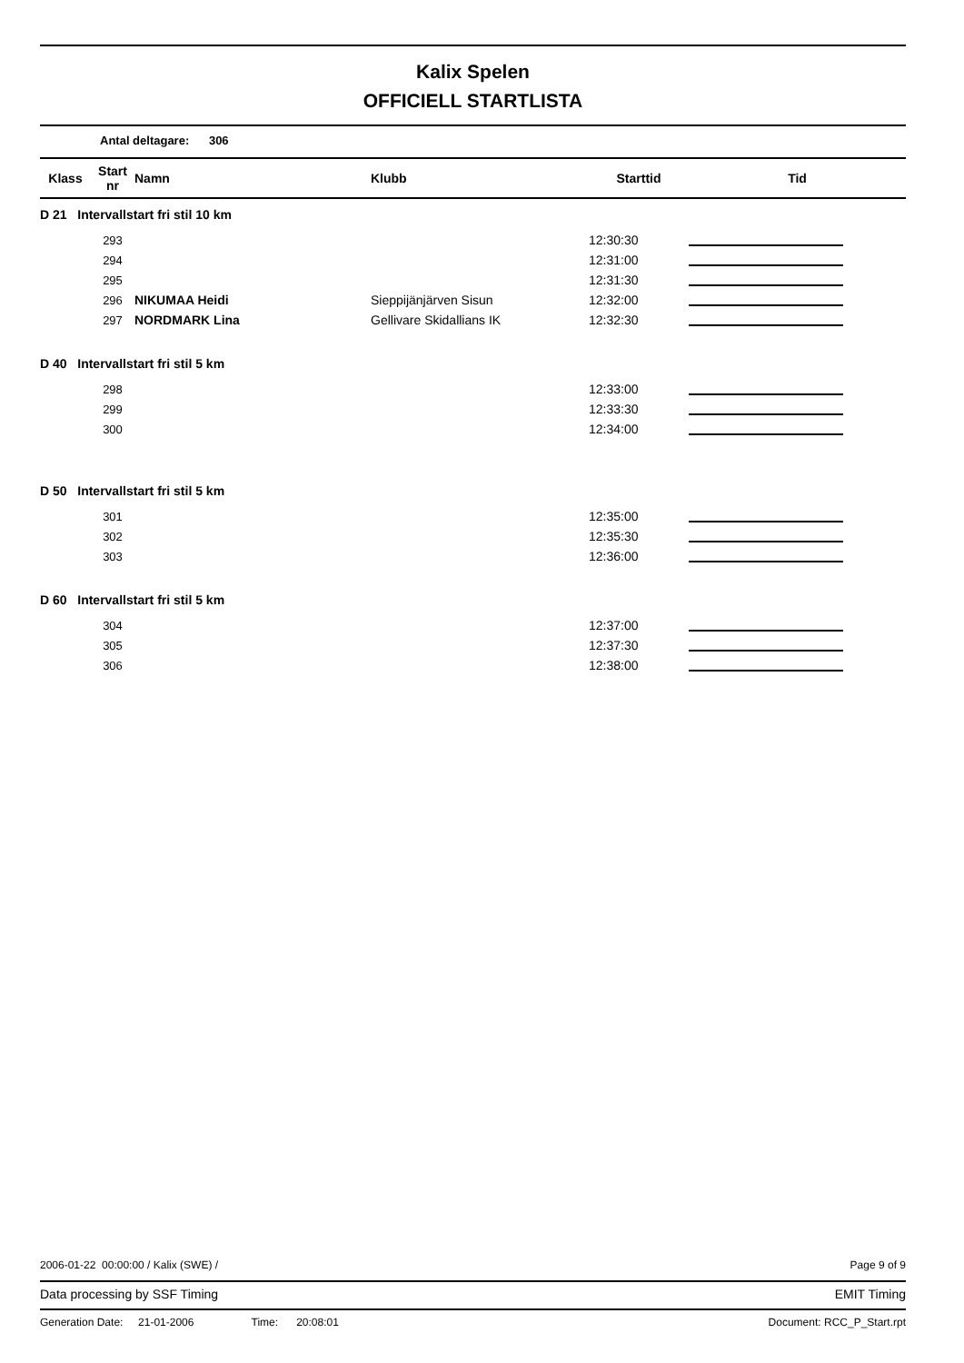Kalix Spelen
OFFICIELL STARTLISTA
Antal deltagare: 306
| Klass | Start nr | Namn | Klubb | Starttid | Tid |
| --- | --- | --- | --- | --- | --- |
| D 21 Intervallstart fri stil 10 km | | | | | |
| | 293 | | | 12:30:30 | |
| | 294 | | | 12:31:00 | |
| | 295 | | | 12:31:30 | |
| | 296 | NIKUMAA Heidi | Sieppijänjärven Sisun | 12:32:00 | |
| | 297 | NORDMARK Lina | Gellivare Skidallians IK | 12:32:30 | |
| D 40 Intervallstart fri stil 5 km | | | | | |
| | 298 | | | 12:33:00 | |
| | 299 | | | 12:33:30 | |
| | 300 | | | 12:34:00 | |
| D 50 Intervallstart fri stil 5 km | | | | | |
| | 301 | | | 12:35:00 | |
| | 302 | | | 12:35:30 | |
| | 303 | | | 12:36:00 | |
| D 60 Intervallstart fri stil 5 km | | | | | |
| | 304 | | | 12:37:00 | |
| | 305 | | | 12:37:30 | |
| | 306 | | | 12:38:00 | |
2006-01-22 00:00:00 / Kalix (SWE) / Page 9 of 9
Data processing by SSF Timing EMIT Timing
Generation Date: 21-01-2006 Time: 20:08:01 Document: RCC_P_Start.rpt